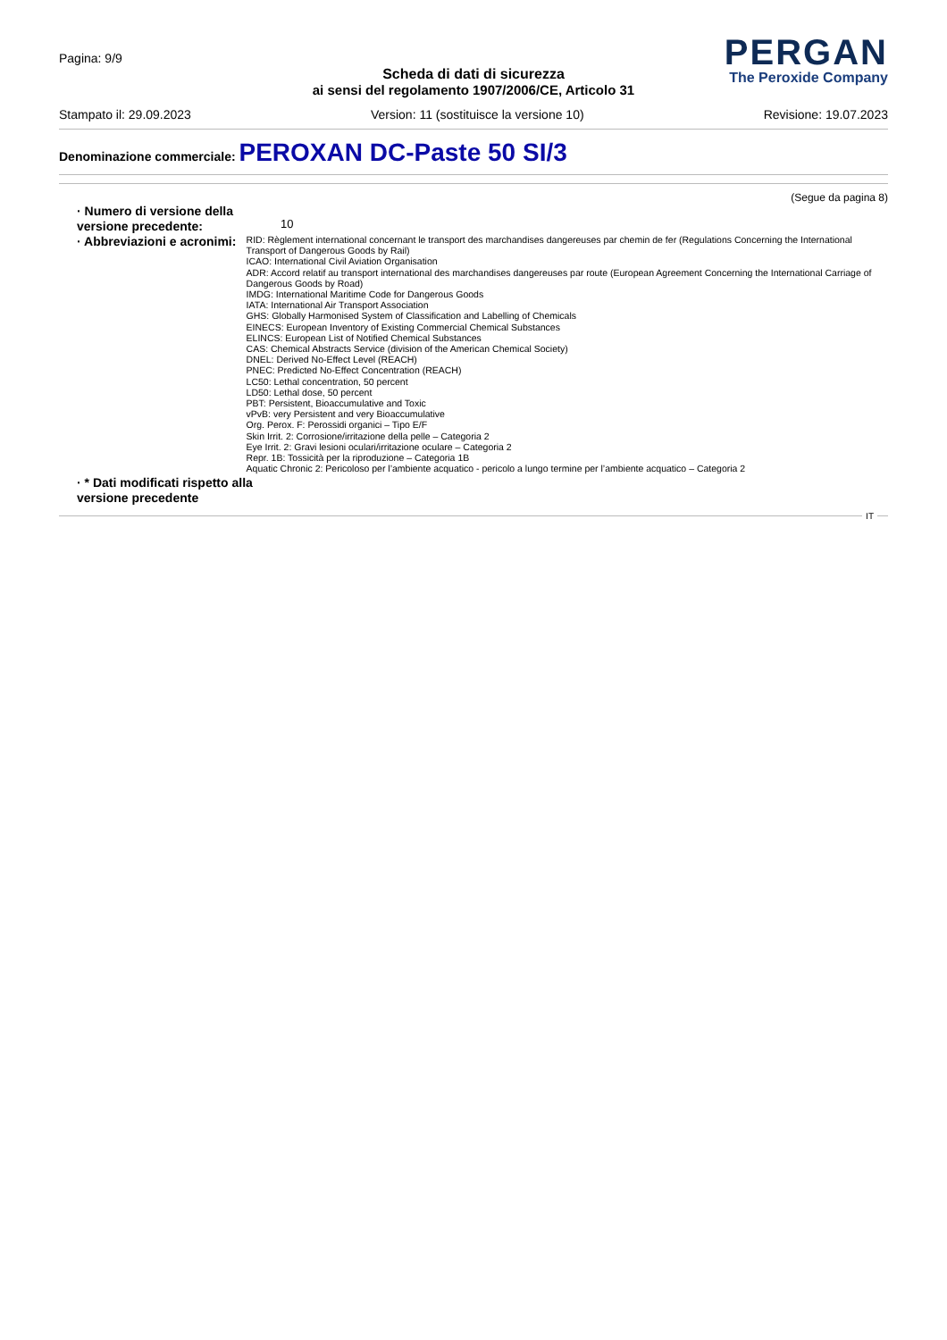Pagina: 9/9
Scheda di dati di sicurezza
ai sensi del regolamento 1907/2006/CE, Articolo 31
PERGAN
The Peroxide Company
Stampato il: 29.09.2023 Version: 11 (sostituisce la versione 10) Revisione: 19.07.2023
Denominazione commerciale: PEROXAN DC-Paste 50 SI/3
(Segue da pagina 8)
· Numero di versione della versione precedente:
10
· Abbreviazioni e acronimi:
RID: Règlement international concernant le transport des marchandises dangereuses par chemin de fer (Regulations Concerning the International Transport of Dangerous Goods by Rail)
ICAO: International Civil Aviation Organisation
ADR: Accord relatif au transport international des marchandises dangereuses par route (European Agreement Concerning the International Carriage of Dangerous Goods by Road)
IMDG: International Maritime Code for Dangerous Goods
IATA: International Air Transport Association
GHS: Globally Harmonised System of Classification and Labelling of Chemicals
EINECS: European Inventory of Existing Commercial Chemical Substances
ELINCS: European List of Notified Chemical Substances
CAS: Chemical Abstracts Service (division of the American Chemical Society)
DNEL: Derived No-Effect Level (REACH)
PNEC: Predicted No-Effect Concentration (REACH)
LC50: Lethal concentration, 50 percent
LD50: Lethal dose, 50 percent
PBT: Persistent, Bioaccumulative and Toxic
vPvB: very Persistent and very Bioaccumulative
Org. Perox. F: Perossidi organici – Tipo E/F
Skin Irrit. 2: Corrosione/irritazione della pelle – Categoria 2
Eye Irrit. 2: Gravi lesioni oculari/irritazione oculare – Categoria 2
Repr. 1B: Tossicità per la riproduzione – Categoria 1B
Aquatic Chronic 2: Pericoloso per l’ambiente acquatico - pericolo a lungo termine per l’ambiente acquatico – Categoria 2
· * Dati modificati rispetto alla versione precedente
IT